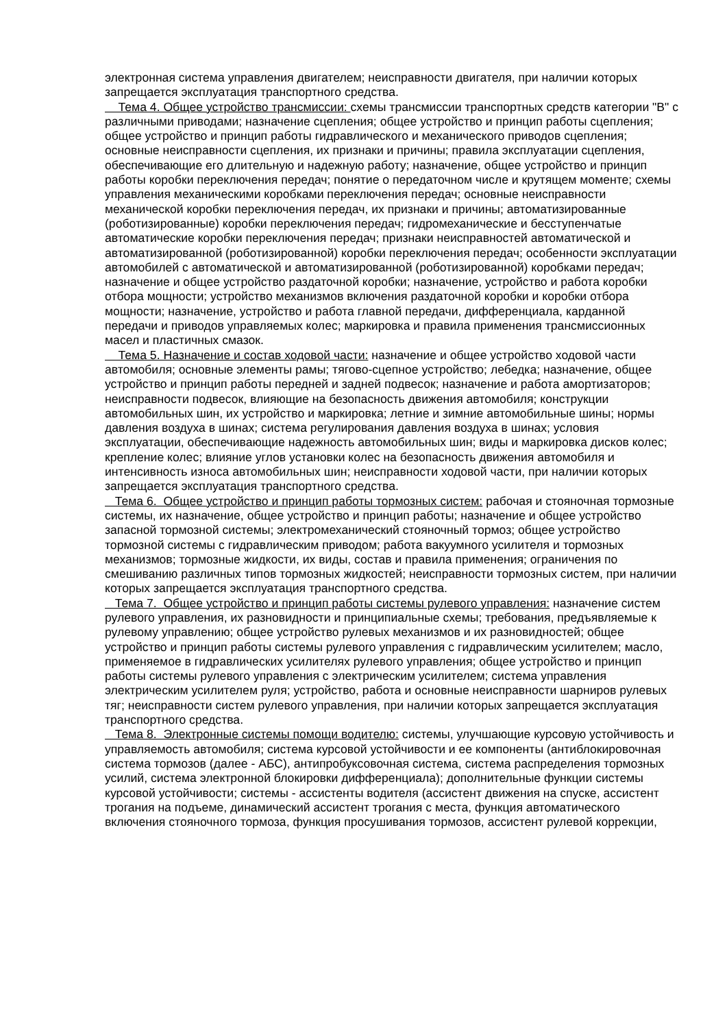электронная система управления двигателем; неисправности двигателя, при наличии которых запрещается эксплуатация транспортного средства.
Тема 4. Общее устройство трансмиссии: схемы трансмиссии транспортных средств категории "B" с различными приводами; назначение сцепления; общее устройство и принцип работы сцепления; общее устройство и принцип работы гидравлического и механического приводов сцепления; основные неисправности сцепления, их признаки и причины; правила эксплуатации сцепления, обеспечивающие его длительную и надежную работу; назначение, общее устройство и принцип работы коробки переключения передач; понятие о передаточном числе и крутящем моменте; схемы управления механическими коробками переключения передач; основные неисправности механической коробки переключения передач, их признаки и причины; автоматизированные (роботизированные) коробки переключения передач; гидромеханические и бесступенчатые автоматические коробки переключения передач; признаки неисправностей автоматической и автоматизированной (роботизированной) коробки переключения передач; особенности эксплуатации автомобилей с автоматической и автоматизированной (роботизированной) коробками передач; назначение и общее устройство раздаточной коробки; назначение, устройство и работа коробки отбора мощности; устройство механизмов включения раздаточной коробки и коробки отбора мощности; назначение, устройство и работа главной передачи, дифференциала, карданной передачи и приводов управляемых колес; маркировка и правила применения трансмиссионных масел и пластичных смазок.
Тема 5. Назначение и состав ходовой части: назначение и общее устройство ходовой части автомобиля; основные элементы рамы; тягово-сцепное устройство; лебедка; назначение, общее устройство и принцип работы передней и задней подвесок; назначение и работа амортизаторов; неисправности подвесок, влияющие на безопасность движения автомобиля; конструкции автомобильных шин, их устройство и маркировка; летние и зимние автомобильные шины; нормы давления воздуха в шинах; система регулирования давления воздуха в шинах; условия эксплуатации, обеспечивающие надежность автомобильных шин; виды и маркировка дисков колес; крепление колес; влияние углов установки колес на безопасность движения автомобиля и интенсивность износа автомобильных шин; неисправности ходовой части, при наличии которых запрещается эксплуатация транспортного средства.
Тема 6. Общее устройство и принцип работы тормозных систем: рабочая и стояночная тормозные системы, их назначение, общее устройство и принцип работы; назначение и общее устройство запасной тормозной системы; электромеханический стояночный тормоз; общее устройство тормозной системы с гидравлическим приводом; работа вакуумного усилителя и тормозных механизмов; тормозные жидкости, их виды, состав и правила применения; ограничения по смешиванию различных типов тормозных жидкостей; неисправности тормозных систем, при наличии которых запрещается эксплуатация транспортного средства.
Тема 7. Общее устройство и принцип работы системы рулевого управления: назначение систем рулевого управления, их разновидности и принципиальные схемы; требования, предъявляемые к рулевому управлению; общее устройство рулевых механизмов и их разновидностей; общее устройство и принцип работы системы рулевого управления с гидравлическим усилителем; масло, применяемое в гидравлических усилителях рулевого управления; общее устройство и принцип работы системы рулевого управления с электрическим усилителем; система управления электрическим усилителем руля; устройство, работа и основные неисправности шарниров рулевых тяг; неисправности систем рулевого управления, при наличии которых запрещается эксплуатация транспортного средства.
Тема 8. Электронные системы помощи водителю: системы, улучшающие курсовую устойчивость и управляемость автомобиля; система курсовой устойчивости и ее компоненты (антиблокировочная система тормозов (далее - АБС), антипробуксовочная система, система распределения тормозных усилий, система электронной блокировки дифференциала); дополнительные функции системы курсовой устойчивости; системы - ассистенты водителя (ассистент движения на спуске, ассистент трогания на подъеме, динамический ассистент трогания с места, функция автоматического включения стояночного тормоза, функция просушивания тормозов, ассистент рулевой коррекции,